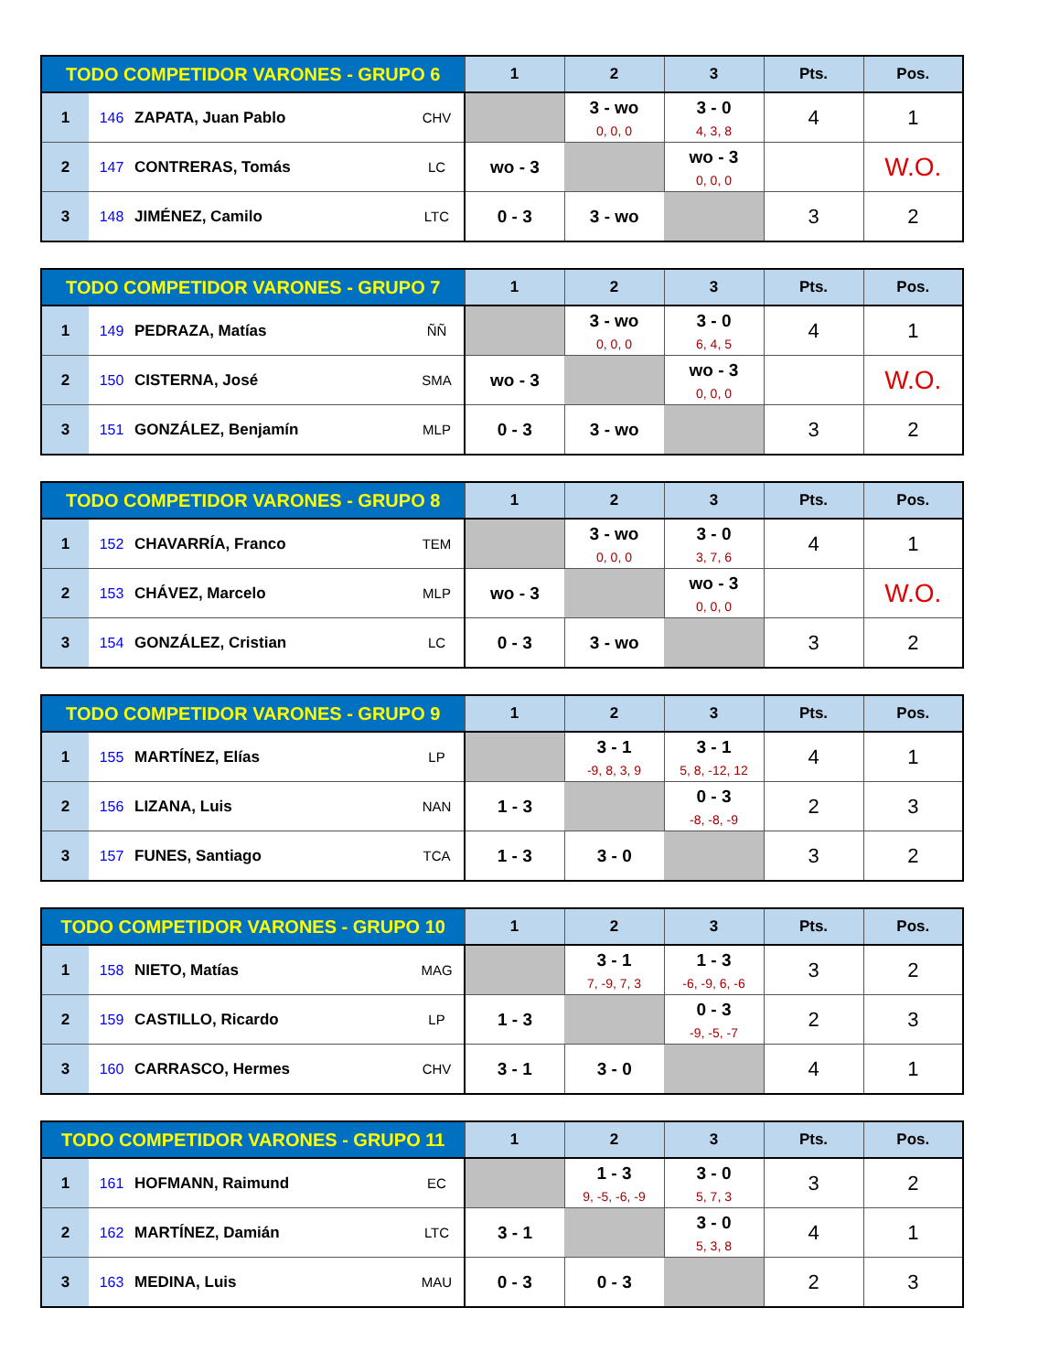| TODO COMPETIDOR VARONES - GRUPO 6 | | | | 1 | 2 | 3 | Pts. | Pos. |
| --- | --- | --- | --- | --- | --- | --- | --- | --- |
| 1 | 146 | ZAPATA, Juan Pablo | CHV | | 3 - wo 0, 0, 0 | 3 - 0 4, 3, 8 | 4 | 1 |
| 2 | 147 | CONTRERAS, Tomás | LC | wo - 3 | | wo - 3 0, 0, 0 | | W.O. |
| 3 | 148 | JIMÉNEZ, Camilo | LTC | 0 - 3 | 3 - wo | | 3 | 2 |
| TODO COMPETIDOR VARONES - GRUPO 7 | | | | 1 | 2 | 3 | Pts. | Pos. |
| --- | --- | --- | --- | --- | --- | --- | --- | --- |
| 1 | 149 | PEDRAZA, Matías | ÑÑ | | 3 - wo 0, 0, 0 | 3 - 0 6, 4, 5 | 4 | 1 |
| 2 | 150 | CISTERNA, José | SMA | wo - 3 | | wo - 3 0, 0, 0 | | W.O. |
| 3 | 151 | GONZÁLEZ, Benjamín | MLP | 0 - 3 | 3 - wo | | 3 | 2 |
| TODO COMPETIDOR VARONES - GRUPO 8 | | | | 1 | 2 | 3 | Pts. | Pos. |
| --- | --- | --- | --- | --- | --- | --- | --- | --- |
| 1 | 152 | CHAVARRÍA, Franco | TEM | | 3 - wo 0, 0, 0 | 3 - 0 3, 7, 6 | 4 | 1 |
| 2 | 153 | CHÁVEZ, Marcelo | MLP | wo - 3 | | wo - 3 0, 0, 0 | | W.O. |
| 3 | 154 | GONZÁLEZ, Cristian | LC | 0 - 3 | 3 - wo | | 3 | 2 |
| TODO COMPETIDOR VARONES - GRUPO 9 | | | | 1 | 2 | 3 | Pts. | Pos. |
| --- | --- | --- | --- | --- | --- | --- | --- | --- |
| 1 | 155 | MARTÍNEZ, Elías | LP | | 3 - 1 -9, 8, 3, 9 | 3 - 1 5, 8, -12, 12 | 4 | 1 |
| 2 | 156 | LIZANA, Luis | NAN | 1 - 3 | | 0 - 3 -8, -8, -9 | 2 | 3 |
| 3 | 157 | FUNES, Santiago | TCA | 1 - 3 | 3 - 0 | | 3 | 2 |
| TODO COMPETIDOR VARONES - GRUPO 10 | | | | 1 | 2 | 3 | Pts. | Pos. |
| --- | --- | --- | --- | --- | --- | --- | --- | --- |
| 1 | 158 | NIETO, Matías | MAG | | 3 - 1 7, -9, 7, 3 | 1 - 3 -6, -9, 6, -6 | 3 | 2 |
| 2 | 159 | CASTILLO, Ricardo | LP | 1 - 3 | | 0 - 3 -9, -5, -7 | 2 | 3 |
| 3 | 160 | CARRASCO, Hermes | CHV | 3 - 1 | 3 - 0 | | 4 | 1 |
| TODO COMPETIDOR VARONES - GRUPO 11 | | | | 1 | 2 | 3 | Pts. | Pos. |
| --- | --- | --- | --- | --- | --- | --- | --- | --- |
| 1 | 161 | HOFMANN, Raimund | EC | | 1 - 3 9, -5, -6, -9 | 3 - 0 5, 7, 3 | 3 | 2 |
| 2 | 162 | MARTÍNEZ, Damián | LTC | 3 - 1 | | 3 - 0 5, 3, 8 | 4 | 1 |
| 3 | 163 | MEDINA, Luis | MAU | 0 - 3 | 0 - 3 | | 2 | 3 |